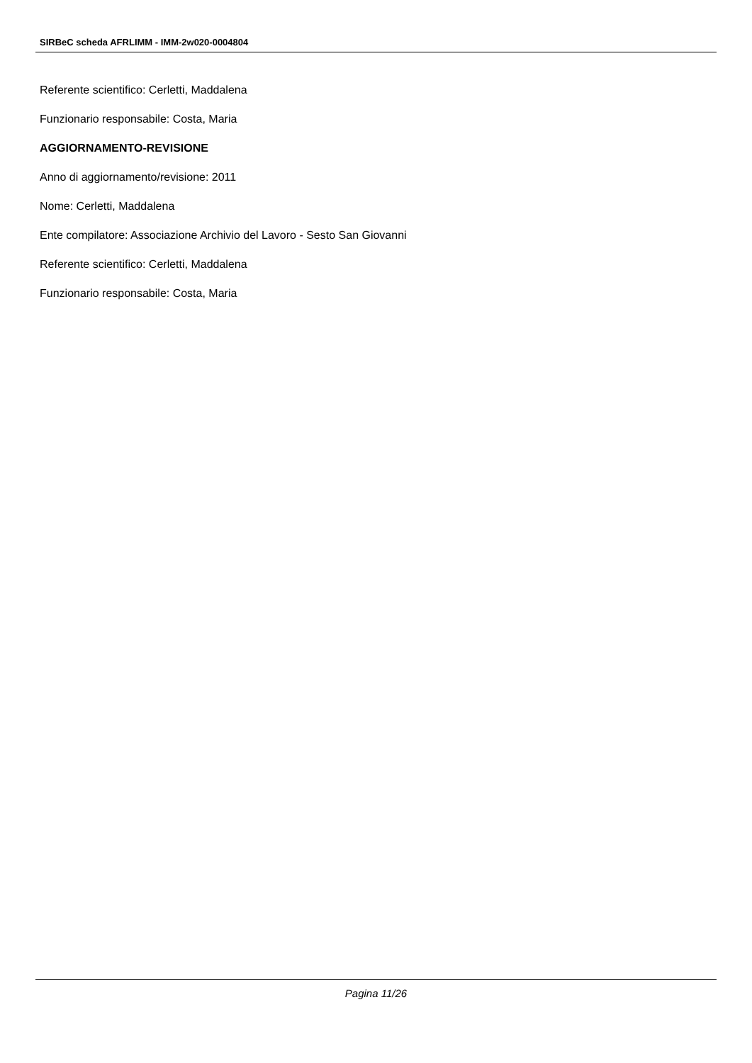SIRBeC scheda AFRLIMM - IMM-2w020-0004804
Referente scientifico: Cerletti, Maddalena
Funzionario responsabile: Costa, Maria
AGGIORNAMENTO-REVISIONE
Anno di aggiornamento/revisione: 2011
Nome: Cerletti, Maddalena
Ente compilatore: Associazione Archivio del Lavoro - Sesto San Giovanni
Referente scientifico: Cerletti, Maddalena
Funzionario responsabile: Costa, Maria
Pagina 11/26